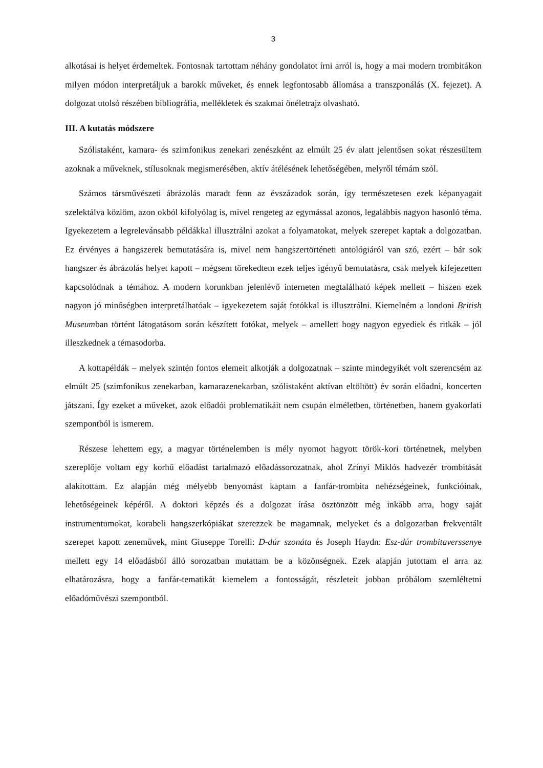3
alkotásai is helyet érdemeltek. Fontosnak tartottam néhány gondolatot írni arról is, hogy a mai modern trombitákon milyen módon interpretáljuk a barokk műveket, és ennek legfontosabb állomása a transzponálás (X. fejezet). A dolgozat utolsó részében bibliográfia, mellékletek és szakmai önéletrajz olvasható.
III. A kutatás módszere
Szólistaként, kamara- és szimfonikus zenekari zenészként az elmúlt 25 év alatt jelentősen sokat részesültem azoknak a műveknek, stílusoknak megismerésében, aktív átélésének lehetőségében, melyről témám szól.
Számos társművészeti ábrázolás maradt fenn az évszázadok során, így természetesen ezek képanyagait szelektálva közlöm, azon okból kifolyólag is, mivel rengeteg az egymással azonos, legalábbis nagyon hasonló téma. Igyekezetem a legrelevánsabb példákkal illusztrálni azokat a folyamatokat, melyek szerepet kaptak a dolgozatban. Ez érvényes a hangszerek bemutatására is, mivel nem hangszertörténeti antológiáról van szó, ezért – bár sok hangszer és ábrázolás helyet kapott – mégsem törekedtem ezek teljes igényű bemutatásra, csak melyek kifejezetten kapcsolódnak a témához. A modern korunkban jelenlévő interneten megtalálható képek mellett – hiszen ezek nagyon jó minőségben interpretálhatóak – igyekezetem saját fotókkal is illusztrálni. Kiemelném a londoni British Museumban történt látogatásom során készített fotókat, melyek – amellett hogy nagyon egyediek és ritkák – jól illeszkednek a témasodorba.
A kottapéldák – melyek szintén fontos elemeit alkotják a dolgozatnak – szinte mindegyikét volt szerencsém az elmúlt 25 (szimfonikus zenekarban, kamarazenekarban, szólistaként aktívan eltöltött) év során előadni, koncerten játszani. Így ezeket a műveket, azok előadói problematikáit nem csupán elméletben, történetben, hanem gyakorlati szempontból is ismerem.
Részese lehettem egy, a magyar történelemben is mély nyomot hagyott török-kori történetnek, melyben szereplője voltam egy korhű előadást tartalmazó előadássorozatnak, ahol Zrínyi Miklós hadvezér trombitását alakítottam. Ez alapján még mélyebb benyomást kaptam a fanfár-trombita nehézségeinek, funkcióinak, lehetőségeinek képéről. A doktori képzés és a dolgozat írása ösztönzött még inkább arra, hogy saját instrumentumokat, korabeli hangszerkópiákat szerezzek be magamnak, melyeket és a dolgozatban frekventált szerepet kapott zeneművek, mint Giuseppe Torelli: D-dúr szonáta és Joseph Haydn: Esz-dúr trombitaverssenye mellett egy 14 előadásból álló sorozatban mutattam be a közönségnek. Ezek alapján jutottam el arra az elhatározásra, hogy a fanfár-tematikát kiemelem a fontosságát, részleteit jobban próbálom szemléltetni előadóművészi szempontból.